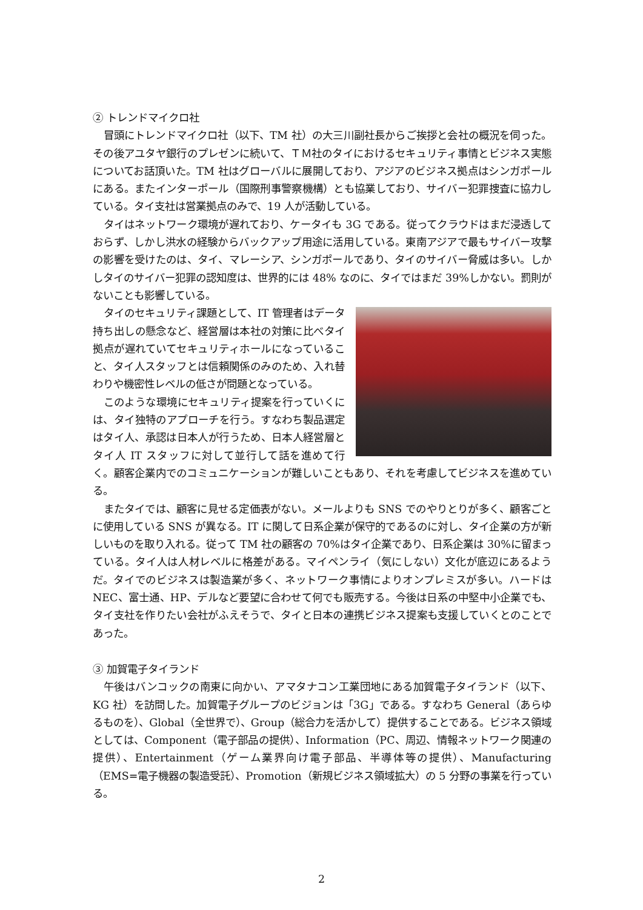② トレンドマイクロ社
冒頭にトレンドマイクロ社（以下、TM 社）の大三川副社長からご挨拶と会社の概況を伺った。その後アユタヤ銀行のプレゼンに続いて、ＴＭ社のタイにおけるセキュリティ事情とビジネス実態についてお話頂いた。TM 社はグローバルに展開しており、アジアのビジネス拠点はシンガポールにある。またインターポール（国際刑事警察機構）とも協業しており、サイバー犯罪捜査に協力している。タイ支社は営業拠点のみで、19 人が活動している。
タイはネットワーク環境が遅れており、ケータイも 3G である。従ってクラウドはまだ浸透しておらず、しかし洪水の経験からバックアップ用途に活用している。東南アジアで最もサイバー攻撃の影響を受けたのは、タイ、マレーシア、シンガポールであり、タイのサイバー脅威は多い。しかしタイのサイバー犯罪の認知度は、世界的には 48% なのに、タイではまだ 39%しかない。罰則がないことも影響している。
タイのセキュリティ課題として、IT 管理者はデータ持ち出しの懸念など、経営層は本社の対策に比べタイ拠点が遅れていてセキュリティホールになっていること、タイ人スタッフとは信頼関係のみのため、入れ替わりや機密性レベルの低さが問題となっている。
このような環境にセキュリティ提案を行っていくには、タイ独特のアプローチを行う。すなわち製品選定はタイ人、承認は日本人が行うため、日本人経営層とタイ人 IT スタッフに対して並行して話を進めて行く。顧客企業内でのコミュニケーションが難しいこともあり、それを考慮してビジネスを進めている。
またタイでは、顧客に見せる定価表がない。メールよりも SNS でのやりとりが多く、顧客ごとに使用している SNS が異なる。IT に関して日系企業が保守的であるのに対し、タイ企業の方が新しいものを取り入れる。従って TM 社の顧客の 70%はタイ企業であり、日系企業は 30%に留まっている。タイ人は人材レベルに格差がある。マイペンライ（気にしない）文化が底辺にあるようだ。タイでのビジネスは製造業が多く、ネットワーク事情によりオンプレミスが多い。ハードは NEC、富士通、HP、デルなど要望に合わせて何でも販売する。今後は日系の中堅中小企業でも、タイ支社を作りたい会社がふえそうで、タイと日本の連携ビジネス提案も支援していくとのことであった。
③ 加賀電子タイランド
午後はバンコックの南東に向かい、アマタナコン工業団地にある加賀電子タイランド（以下、KG 社）を訪問した。加賀電子グループのビジョンは「3G」である。すなわち General（あらゆるものを）、Global（全世界で）、Group（総合力を活かして）提供することである。ビジネス領域としては、Component（電子部品の提供）、Information（PC、周辺、情報ネットワーク関連の提供）、Entertainment（ゲーム業界向け電子部品、半導体等の提供）、Manufacturing（EMS=電子機器の製造受託）、Promotion（新規ビジネス領域拡大）の 5 分野の事業を行っている。
2